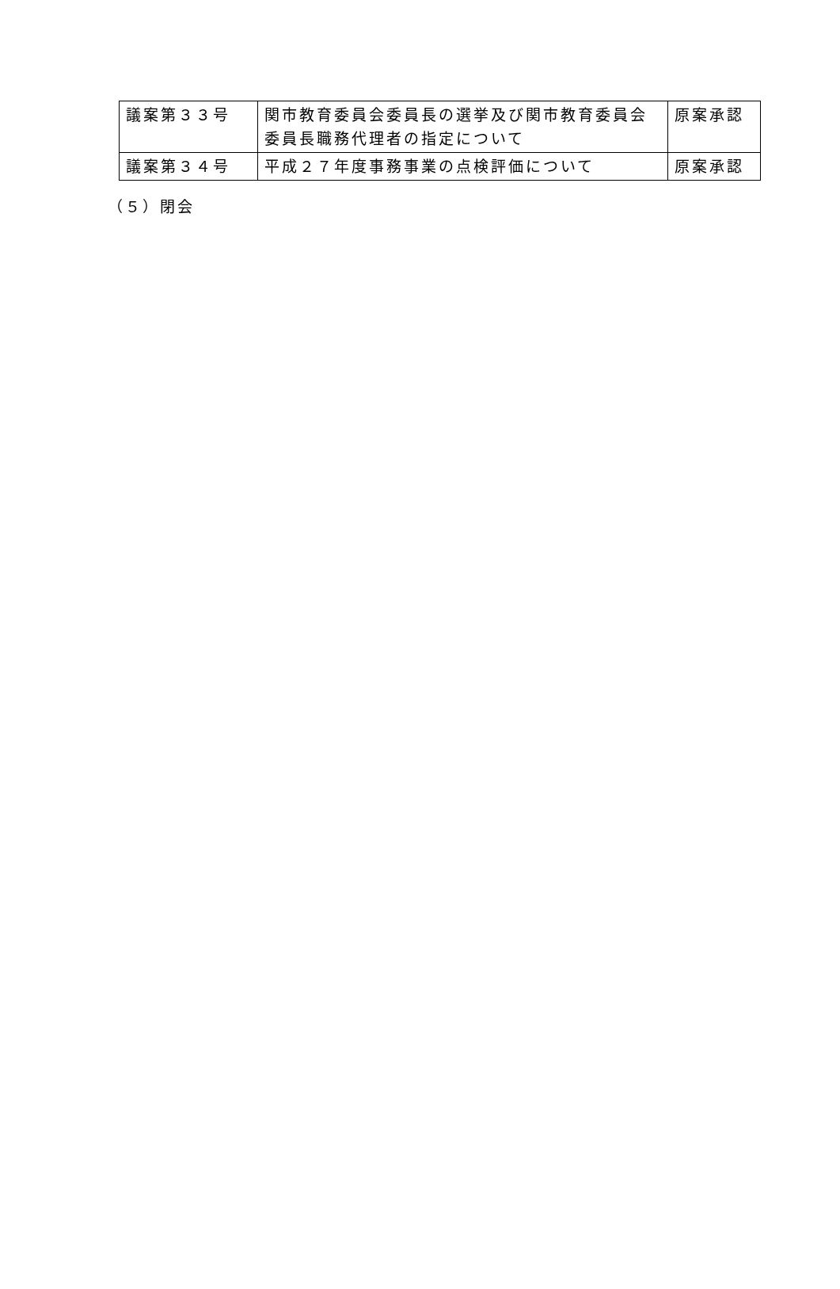| 議案第３３号 | 関市教育委員会委員長の選挙及び関市教育委員会委員長職務代理者の指定について | 原案承認 |
| 議案第３４号 | 平成２７年度事務事業の点検評価について | 原案承認 |
（５）閉会